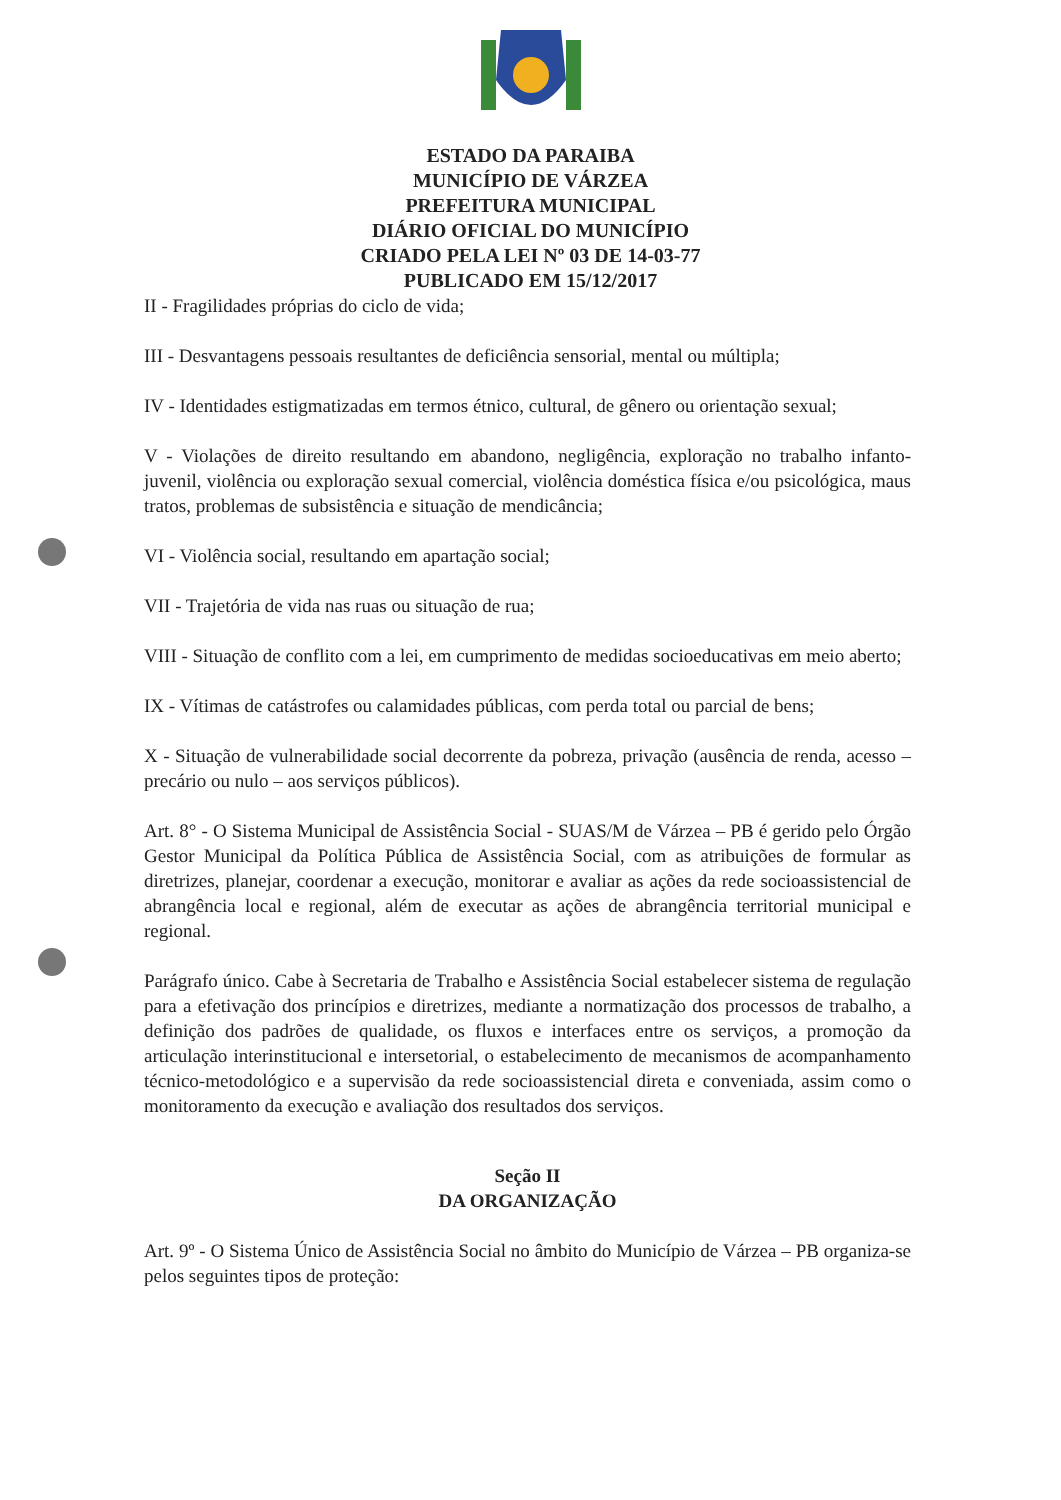ESTADO DA PARAIBA
MUNICÍPIO DE VÁRZEA
PREFEITURA MUNICIPAL
DIÁRIO OFICIAL DO MUNICÍPIO
CRIADO PELA LEI Nº 03 DE 14-03-77
PUBLICADO EM 15/12/2017
II - Fragilidades próprias do ciclo de vida;
III - Desvantagens pessoais resultantes de deficiência sensorial, mental ou múltipla;
IV - Identidades estigmatizadas em termos étnico, cultural, de gênero ou orientação sexual;
V - Violações de direito resultando em abandono, negligência, exploração no trabalho infanto-juvenil, violência ou exploração sexual comercial, violência doméstica física e/ou psicológica, maus tratos, problemas de subsistência e situação de mendicância;
VI - Violência social, resultando em apartação social;
VII - Trajetória de vida nas ruas ou situação de rua;
VIII - Situação de conflito com a lei, em cumprimento de medidas socioeducativas em meio aberto;
IX - Vítimas de catástrofes ou calamidades públicas, com perda total ou parcial de bens;
X - Situação de vulnerabilidade social decorrente da pobreza, privação (ausência de renda, acesso – precário ou nulo – aos serviços públicos).
Art. 8° - O Sistema Municipal de Assistência Social - SUAS/M de Várzea – PB é gerido pelo Órgão Gestor Municipal da Política Pública de Assistência Social, com as atribuições de formular as diretrizes, planejar, coordenar a execução, monitorar e avaliar as ações da rede socioassistencial de abrangência local e regional, além de executar as ações de abrangência territorial municipal e regional.
Parágrafo único. Cabe à Secretaria de Trabalho e Assistência Social estabelecer sistema de regulação para a efetivação dos princípios e diretrizes, mediante a normatização dos processos de trabalho, a definição dos padrões de qualidade, os fluxos e interfaces entre os serviços, a promoção da articulação interinstitucional e intersetorial, o estabelecimento de mecanismos de acompanhamento técnico-metodológico e a supervisão da rede socioassistencial direta e conveniada, assim como o monitoramento da execução e avaliação dos resultados dos serviços.
Seção II
DA ORGANIZAÇÃO
Art. 9º - O Sistema Único de Assistência Social no âmbito do Município de Várzea – PB organiza-se pelos seguintes tipos de proteção: